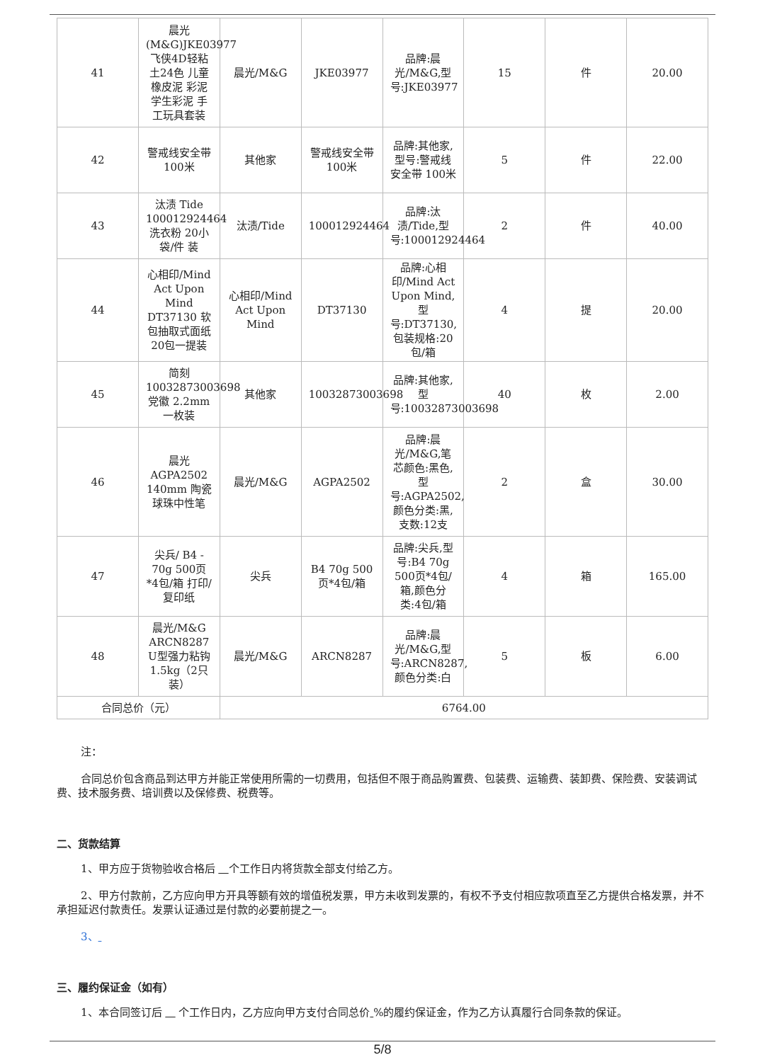| 41 | 晨光(M&G)JKE03977飞侠4D轻粘土24色 儿童橡皮泥 彩泥 学生彩泥 手工玩具套装 | 晨光/M&G | JKE03977 | 品牌:晨光/M&G,型号:JKE03977 | 15 | 件 | 20.00 |
| 42 | 警戒线安全带 100米 | 其他家 | 警戒线安全带 100米 | 品牌:其他家,型号:警戒线安全带 100米 | 5 | 件 | 22.00 |
| 43 | 汰渍 Tide 100012924464 洗衣粉 20小袋/件 装 | 汰渍/Tide | 100012924464 | 品牌:汰渍/Tide,型号:100012924464 | 2 | 件 | 40.00 |
| 44 | 心相印/Mind Act Upon Mind DT37130 软包抽取式面纸 20包一提装 | 心相印/Mind Act Upon Mind | DT37130 | 品牌:心相印/Mind Act Upon Mind,型号:DT37130,包装规格:20包/箱 | 4 | 提 | 20.00 |
| 45 | 简刻 10032873003698 党徽 2.2mm 一枚装 | 其他家 | 10032873003698 | 品牌:其他家,型号:10032873003698 | 40 | 枚 | 2.00 |
| 46 | 晨光 AGPA2502 140mm 陶瓷球珠中性笔 | 晨光/M&G | AGPA2502 | 品牌:晨光/M&G,笔芯颜色:黑色,型号:AGPA2502,颜色分类:黑,支数:12支 | 2 | 盒 | 30.00 |
| 47 | 尖兵/ B4 - 70g 500页*4包/箱 打印/复印纸 | 尖兵 | B4 70g 500页*4包/箱 | 品牌:尖兵,型号:B4 70g 500页*4包/箱,颜色分类:4包/箱 | 4 | 箱 | 165.00 |
| 48 | 晨光/M&G ARCN8287 U型强力粘钩1.5kg（2只装） | 晨光/M&G | ARCN8287 | 品牌:晨光/M&G,型号:ARCN8287,颜色分类:白 | 5 | 板 | 6.00 |
| 合同总价（元） | | 6764.00 | | | | | |
注：
合同总价包含商品到达甲方并能正常使用所需的一切费用，包括但不限于商品购置费、包装费、运输费、装卸费、保险费、安装调试费、技术服务费、培训费以及保修费、税费等。
二、货款结算
1、甲方应于货物验收合格后 个工作日内将货款全部支付给乙方。
2、甲方付款前，乙方应向甲方开具等额有效的增值税发票，甲方未收到发票的，有权不予支付相应款项直至乙方提供合格发票，并不承担延迟付款责任。发票认证通过是付款的必要前提之一。
3、
三、履约保证金（如有）
1、本合同签订后 个工作日内，乙方应向甲方支付合同总价 %的履约保证金，作为乙方认真履行合同条款的保证。
5/8